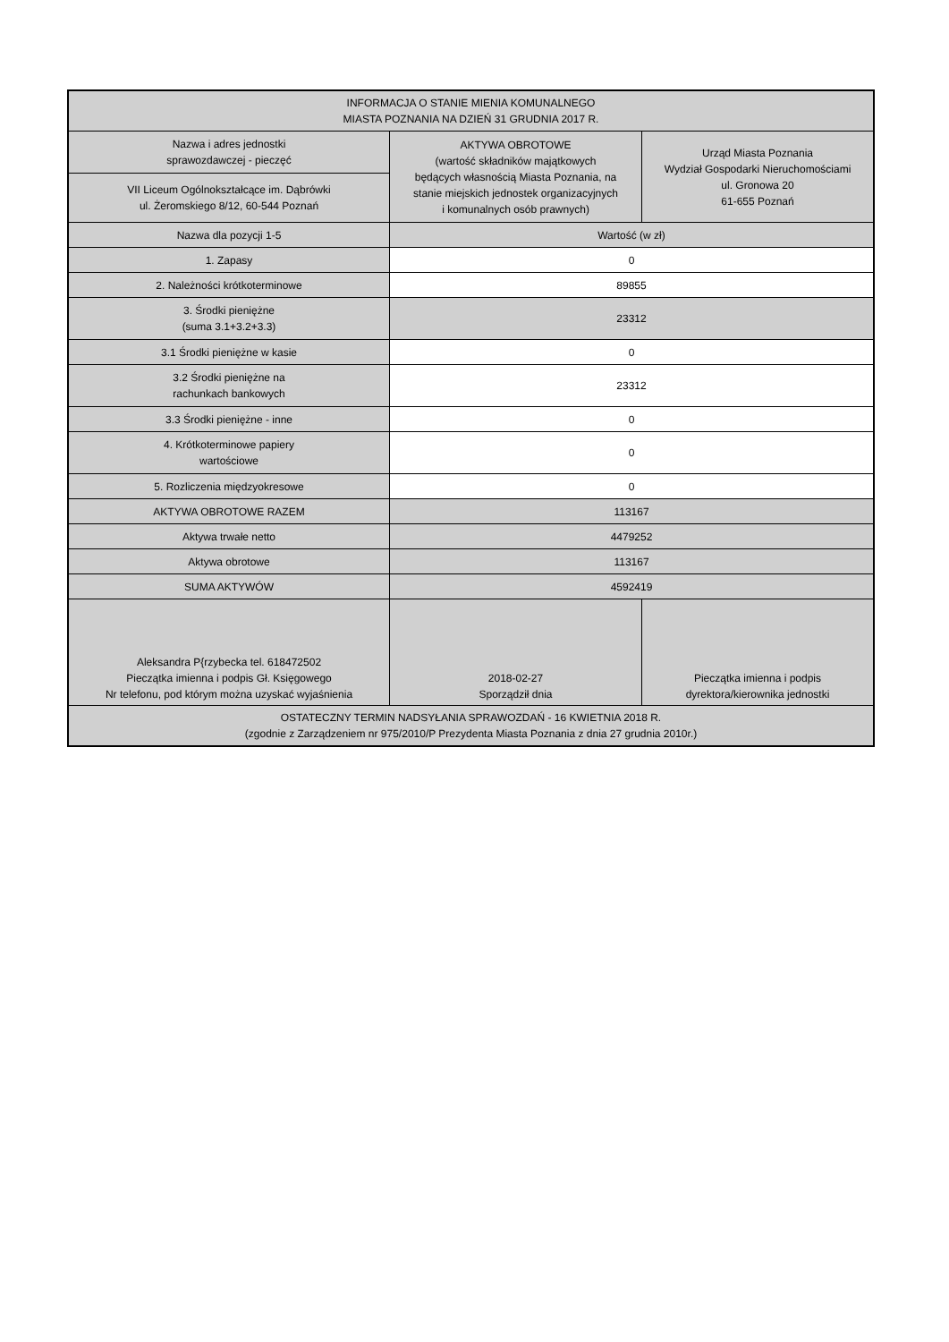| INFORMACJA O STANIE MIENIA KOMUNALNEGO MIASTA POZNANIA NA DZIEŃ 31 GRUDNIA 2017 R. | | |
| Nazwa i adres jednostki sprawozdawczej - pieczęć | AKTYWA OBROTOWE (wartość składników majątkowych będących własnością Miasta Poznania, na stanie miejskich jednostek organizacyjnych i komunalnych osób prawnych) | Urząd Miasta Poznania Wydział Gospodarki Nieruchomościami ul. Gronowa 20 61-655 Poznań |
| VII Liceum Ogólnokształcące im. Dąbrówki ul. Żeromskiego 8/12, 60-544 Poznań | | |
| Nazwa dla pozycji 1-5 | Wartość (w zł) | |
| 1. Zapasy | 0 | |
| 2. Należności krótkoterminowe | 89855 | |
| 3. Środki pieniężne (suma 3.1+3.2+3.3) | 23312 | |
| 3.1 Środki pieniężne w kasie | 0 | |
| 3.2 Środki pieniężne na rachunkach bankowych | 23312 | |
| 3.3 Środki pieniężne - inne | 0 | |
| 4. Krótkoterminowe papiery wartościowe | 0 | |
| 5. Rozliczenia międzyokresowe | 0 | |
| AKTYWA OBROTOWE RAZEM | 113167 | |
| Aktywa trwałe netto | 4479252 | |
| Aktywa obrotowe | 113167 | |
| SUMA AKTYWÓW | 4592419 | |
| Aleksandra P{rzybecka tel. 618472502 Pieczątka imienna i podpis Gł. Księgowego Nr telefonu, pod którym można uzyskać wyjaśnienia | 2018-02-27 Sporządził dnia | Pieczątka imienna i podpis dyrektora/kierownika jednostki |
| OSTATECZNY TERMIN NADSYŁANIA SPRAWOZDAŃ - 16 KWIETNIA 2018 R. (zgodnie z Zarządzeniem nr 975/2010/P Prezydenta Miasta Poznania z dnia 27 grudnia 2010r.) | | |